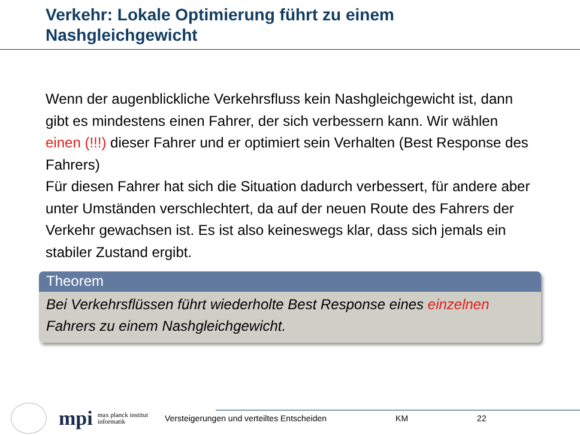Verkehr: Lokale Optimierung führt zu einem Nashgleichgewicht
Wenn der augenblickliche Verkehrsfluss kein Nashgleichgewicht ist, dann gibt es mindestens einen Fahrer, der sich verbessern kann. Wir wählen einen (!!!) dieser Fahrer und er optimiert sein Verhalten (Best Response des Fahrers)
Für diesen Fahrer hat sich die Situation dadurch verbessert, für andere aber unter Umständen verschlechtert, da auf der neuen Route des Fahrers der Verkehr gewachsen ist. Es ist also keineswegs klar, dass sich jemals ein stabiler Zustand ergibt.
Theorem
Bei Verkehrsflüssen führt wiederholte Best Response eines einzelnen Fahrers zu einem Nashgleichgewicht.
mpi max planck institut
informatik Versteigerungen und verteiltes Entscheiden KM 22